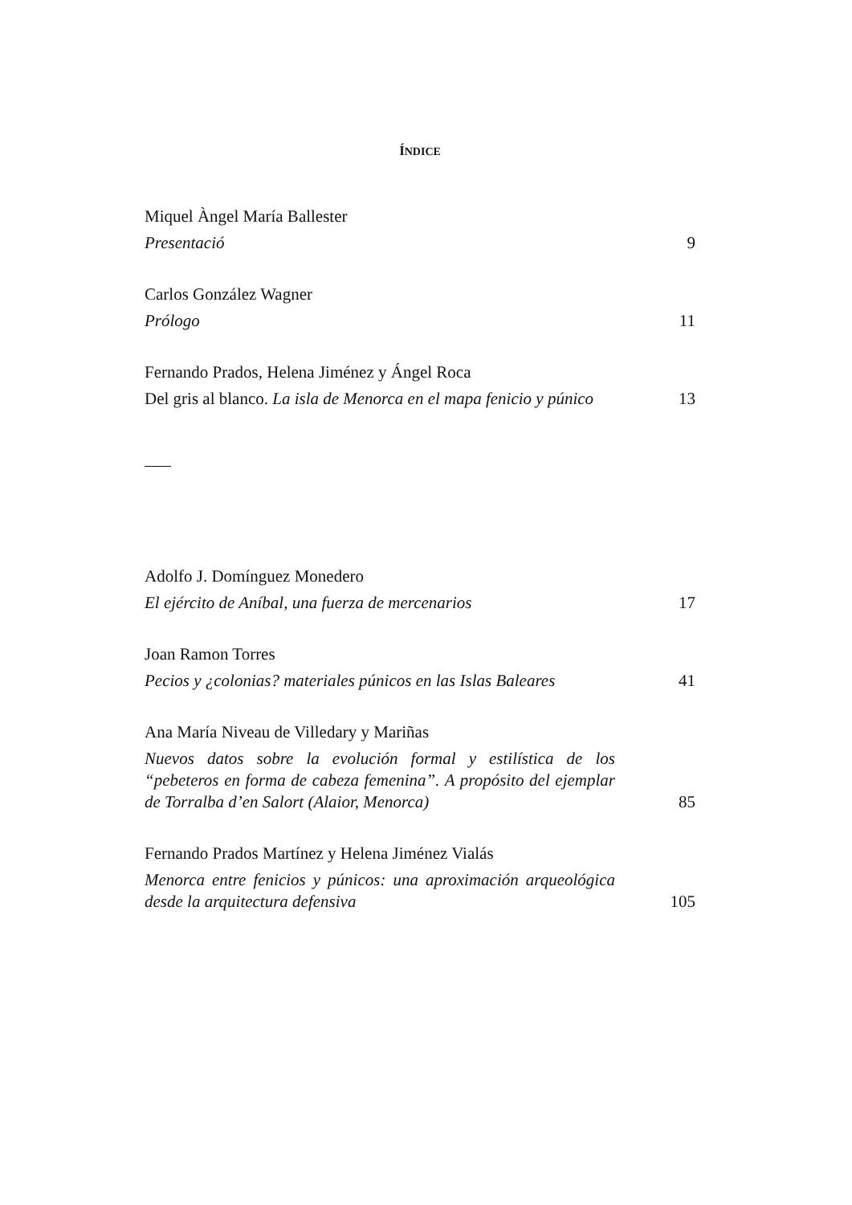ÍNDICE
Miquel Àngel María Ballester
Presentació 9
Carlos González Wagner
Prólogo 11
Fernando Prados, Helena Jiménez y Ángel Roca
Del gris al blanco. La isla de Menorca en el mapa fenicio y púnico 13
Adolfo J. Domínguez Monedero
El ejército de Aníbal, una fuerza de mercenarios 17
Joan Ramon Torres
Pecios y ¿colonias? materiales púnicos en las Islas Baleares 41
Ana María Niveau de Villedary y Mariñas
Nuevos datos sobre la evolución formal y estilística de los “pebeteros en forma de cabeza femenina”. A propósito del ejemplar de Torralba d’en Salort (Alaior, Menorca) 85
Fernando Prados Martínez y Helena Jiménez Vialás
Menorca entre fenicios y púnicos: una aproximación arqueológica desde la arquitectura defensiva 105